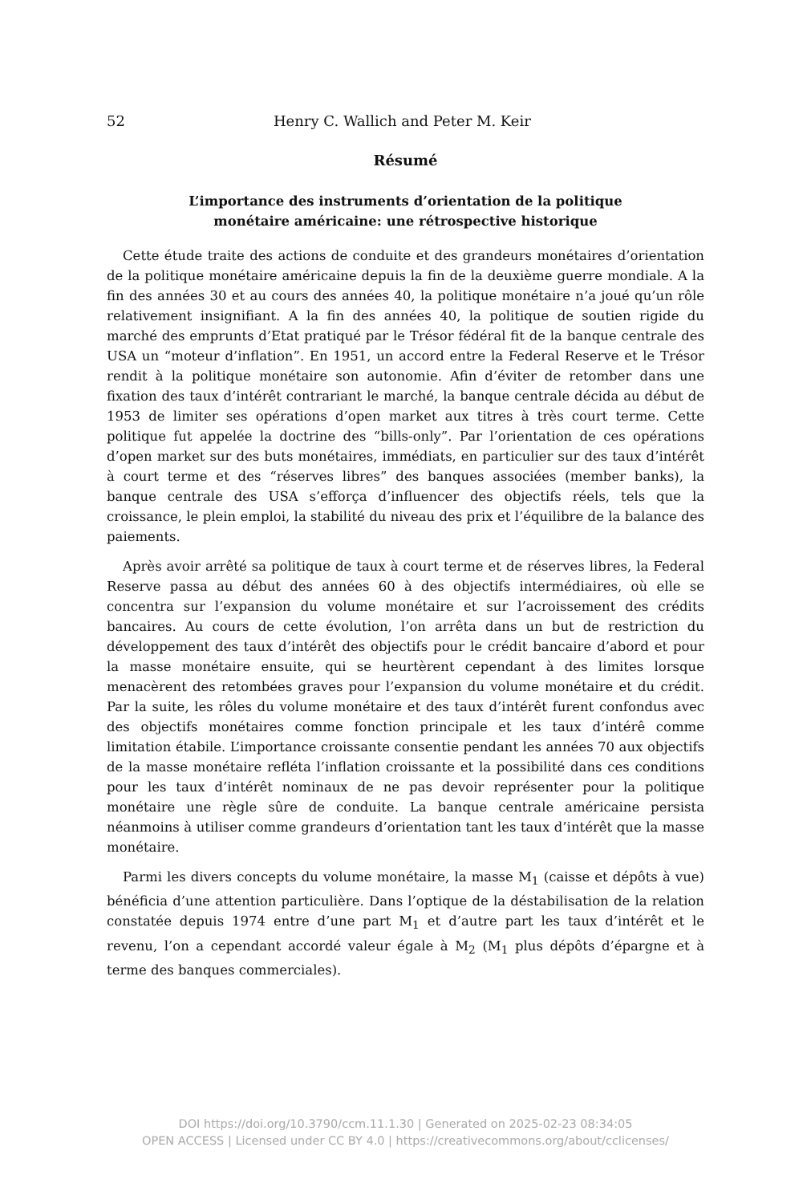52 Henry C. Wallich and Peter M. Keir
Résumé
L’importance des instruments d’orientation de la politique
monétaire américaine: une rétrospective historique
Cette étude traite des actions de conduite et des grandeurs monétaires d’orientation de la politique monétaire américaine depuis la fin de la deuxième guerre mondiale. A la fin des années 30 et au cours des années 40, la politique monétaire n’a joué qu’un rôle relativement insignifiant. A la fin des années 40, la politique de soutien rigide du marché des emprunts d’Etat pratiqué par le Trésor fédéral fit de la banque centrale des USA un “moteur d’inflation”. En 1951, un accord entre la Federal Reserve et le Trésor rendit à la politique monétaire son autonomie. Afin d’éviter de retomber dans une fixation des taux d’intérêt contrariant le marché, la banque centrale décida au début de 1953 de limiter ses opérations d’open market aux titres à très court terme. Cette politique fut appelée la doctrine des “bills-only”. Par l’orientation de ces opérations d’open market sur des buts monétaires, immédiats, en particulier sur des taux d’intérêt à court terme et des “réserves libres” des banques associées (member banks), la banque centrale des USA s’efforça d’influencer des objectifs réels, tels que la croissance, le plein emploi, la stabilité du niveau des prix et l’équilibre de la balance des paiements.
Après avoir arrêté sa politique de taux à court terme et de réserves libres, la Federal Reserve passa au début des années 60 à des objectifs intermédiaires, où elle se concentra sur l’expansion du volume monétaire et sur l’acroissement des crédits bancaires. Au cours de cette évolution, l’on arrêta dans un but de restriction du développement des taux d’intérêt des objectifs pour le crédit bancaire d’abord et pour la masse monétaire ensuite, qui se heurtèrent cependant à des limites lorsque menacèrent des retombées graves pour l’expansion du volume monétaire et du crédit. Par la suite, les rôles du volume monétaire et des taux d’intérêt furent confondus avec des objectifs monétaires comme fonction principale et les taux d’intérê comme limitation étabile. L’importance croissante consentie pendant les années 70 aux objectifs de la masse monétaire refléta l’inflation croissante et la possibilité dans ces conditions pour les taux d’intérêt nominaux de ne pas devoir représenter pour la politique monétaire une règle sûre de conduite. La banque centrale américaine persista néanmoins à utiliser comme grandeurs d’orientation tant les taux d’intérêt que la masse monétaire.
Parmi les divers concepts du volume monétaire, la masse M<sub>1</sub> (caisse et dépôts à vue) bénéficia d’une attention particulière. Dans l’optique de la déstabilisation de la relation constatée depuis 1974 entre d’une part M<sub>1</sub> et d’autre part les taux d’intérêt et le revenu, l’on a cependant accordé valeur égale à M<sub>2</sub> (M<sub>1</sub> plus dépôts d’épargne et à terme des banques commerciales).
DOI https://doi.org/10.3790/ccm.11.1.30 | Generated on 2025-02-23 08:34:05
OPEN ACCESS | Licensed under CC BY 4.0 | https://creativecommons.org/about/cclicenses/